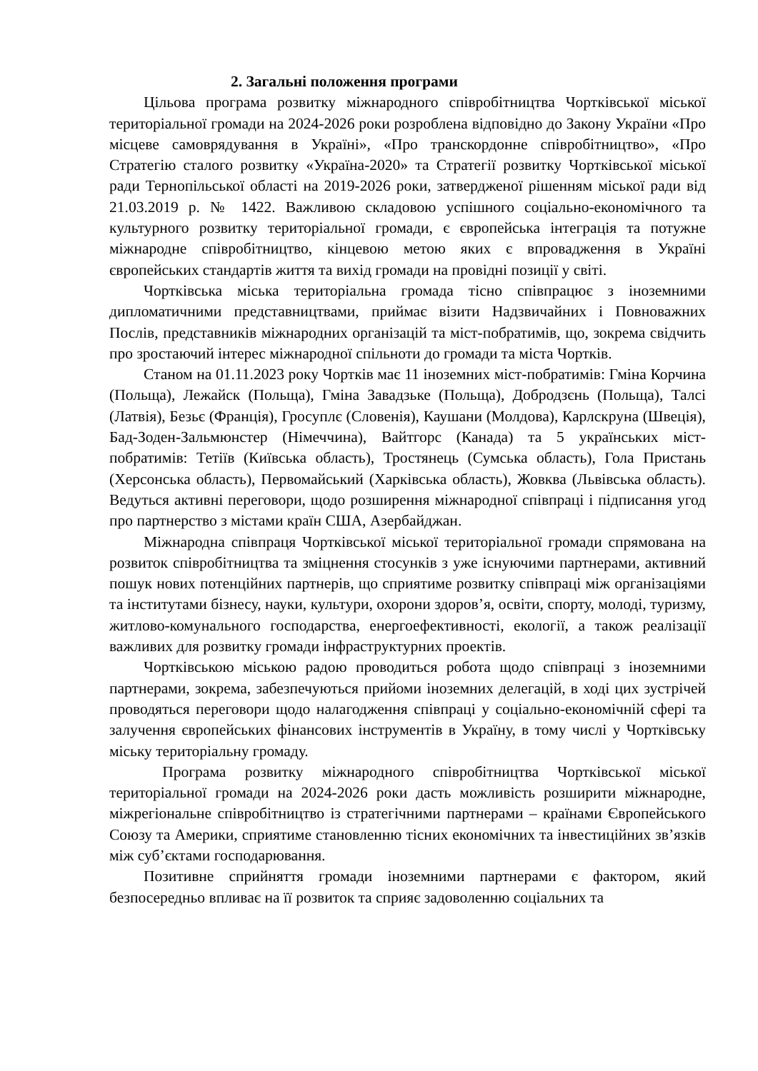2. Загальні положення програми
Цільова програма розвитку міжнародного співробітництва Чортківської міської територіальної громади на 2024-2026 роки розроблена відповідно до Закону України «Про місцеве самоврядування в Україні», «Про транскордонне співробітництво», «Про Стратегію сталого розвитку «Україна-2020» та Стратегії розвитку Чортківської міської ради Тернопільської області на 2019-2026 роки, затвердженої рішенням міської ради від 21.03.2019 р. № 1422. Важливою складовою успішного соціально-економічного та культурного розвитку територіальної громади, є європейська інтеграція та потужне міжнародне співробітництво, кінцевою метою яких є впровадження в Україні європейських стандартів життя та вихід громади на провідні позиції у світі.
Чортківська міська територіальна громада тісно співпрацює з іноземними дипломатичними представництвами, приймає візити Надзвичайних і Повноважних Послів, представників міжнародних організацій та міст-побратимів, що, зокрема свідчить про зростаючий інтерес міжнародної спільноти до громади та міста Чортків.
Станом на 01.11.2023 року Чортків має 11 іноземних міст-побратимів: Гміна Корчина (Польща), Лежайск (Польща), Гміна Завадзьке (Польща), Добродзєнь (Польща), Талсі (Латвія), Безьє (Франція), Гросуплє (Словенія), Каушани (Молдова), Карлскруна (Швеція), Бад-Зоден-Зальмюнстер (Німеччина), Вайтгорс (Канада) та 5 українських міст-побратимів: Тетіїв (Київська область), Тростянець (Сумська область), Гола Пристань (Херсонська область), Первомайський (Харківська область), Жовква (Львівська область). Ведуться активні переговори, щодо розширення міжнародної співпраці і підписання угод про партнерство з містами країн США, Азербайджан.
Міжнародна співпраця Чортківської міської територіальної громади спрямована на розвиток співробітництва та зміцнення стосунків з уже існуючими партнерами, активний пошук нових потенційних партнерів, що сприятиме розвитку співпраці між організаціями та інститутами бізнесу, науки, культури, охорони здоров’я, освіти, спорту, молоді, туризму, житлово-комунального господарства, енергоефективності, екології, а також реалізації важливих для розвитку громади інфраструктурних проектів.
Чортківською міською радою проводиться робота щодо співпраці з іноземними партнерами, зокрема, забезпечуються прийоми іноземних делегацій, в ході цих зустрічей проводяться переговори щодо налагодження співпраці у соціально-економічній сфері та залучення європейських фінансових інструментів в Україну, в тому числі у Чортківську міську територіальну громаду.
Програма розвитку міжнародного співробітництва Чортківської міської територіальної громади на 2024-2026 роки дасть можливість розширити міжнародне, міжрегіональне співробітництво із стратегічними партнерами – країнами Європейського Союзу та Америки, сприятиме становленню тісних економічних та інвестиційних зв’язків між суб’єктами господарювання.
Позитивне сприйняття громади іноземними партнерами є фактором, який безпосередньо впливає на її розвиток та сприяє задоволенню соціальних та